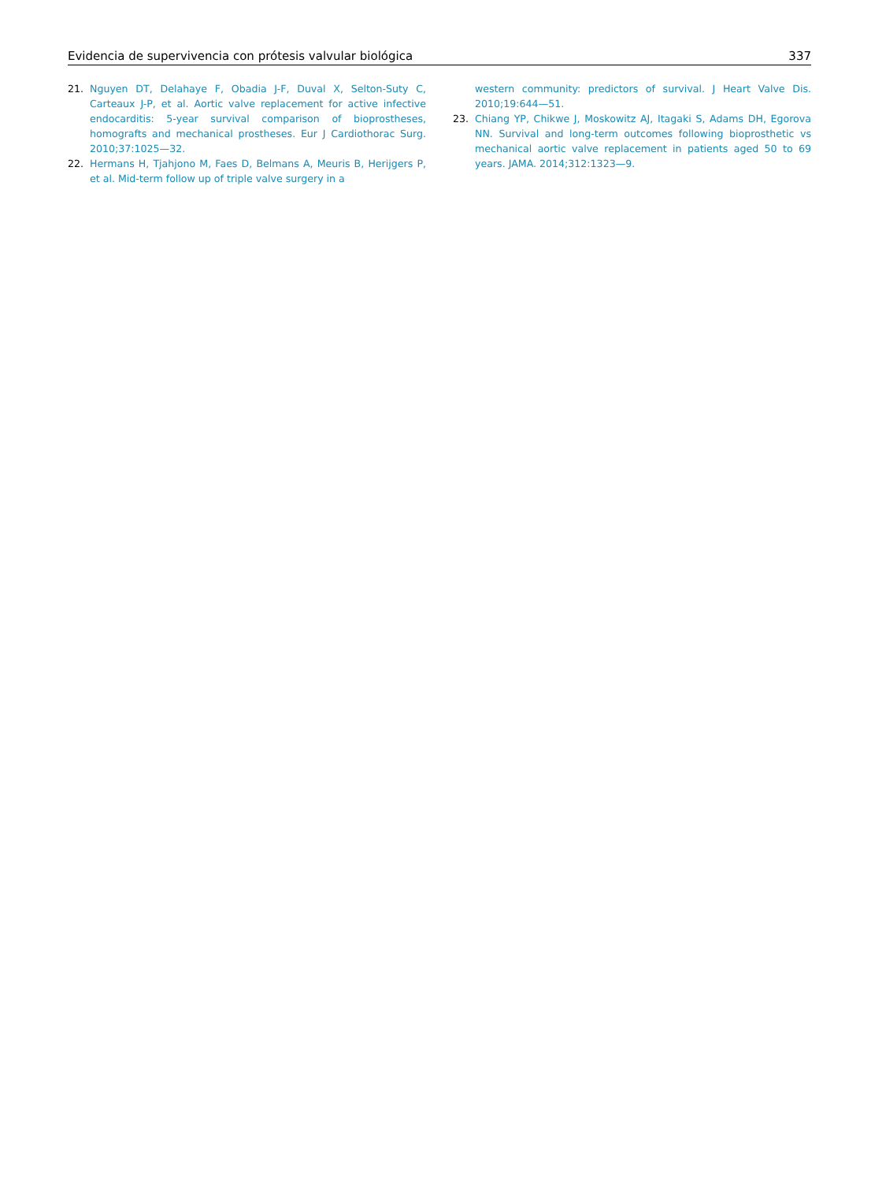Evidencia de supervivencia con prótesis valvular biológica 337
21. Nguyen DT, Delahaye F, Obadia J-F, Duval X, Selton-Suty C, Carteaux J-P, et al. Aortic valve replacement for active infective endocarditis: 5-year survival comparison of bioprostheses, homografts and mechanical prostheses. Eur J Cardiothorac Surg. 2010;37:1025—32.
22. Hermans H, Tjahjono M, Faes D, Belmans A, Meuris B, Herijgers P, et al. Mid-term follow up of triple valve surgery in a
western community: predictors of survival. J Heart Valve Dis. 2010;19:644—51.
23. Chiang YP, Chikwe J, Moskowitz AJ, Itagaki S, Adams DH, Egorova NN. Survival and long-term outcomes following bioprosthetic vs mechanical aortic valve replacement in patients aged 50 to 69 years. JAMA. 2014;312:1323—9.